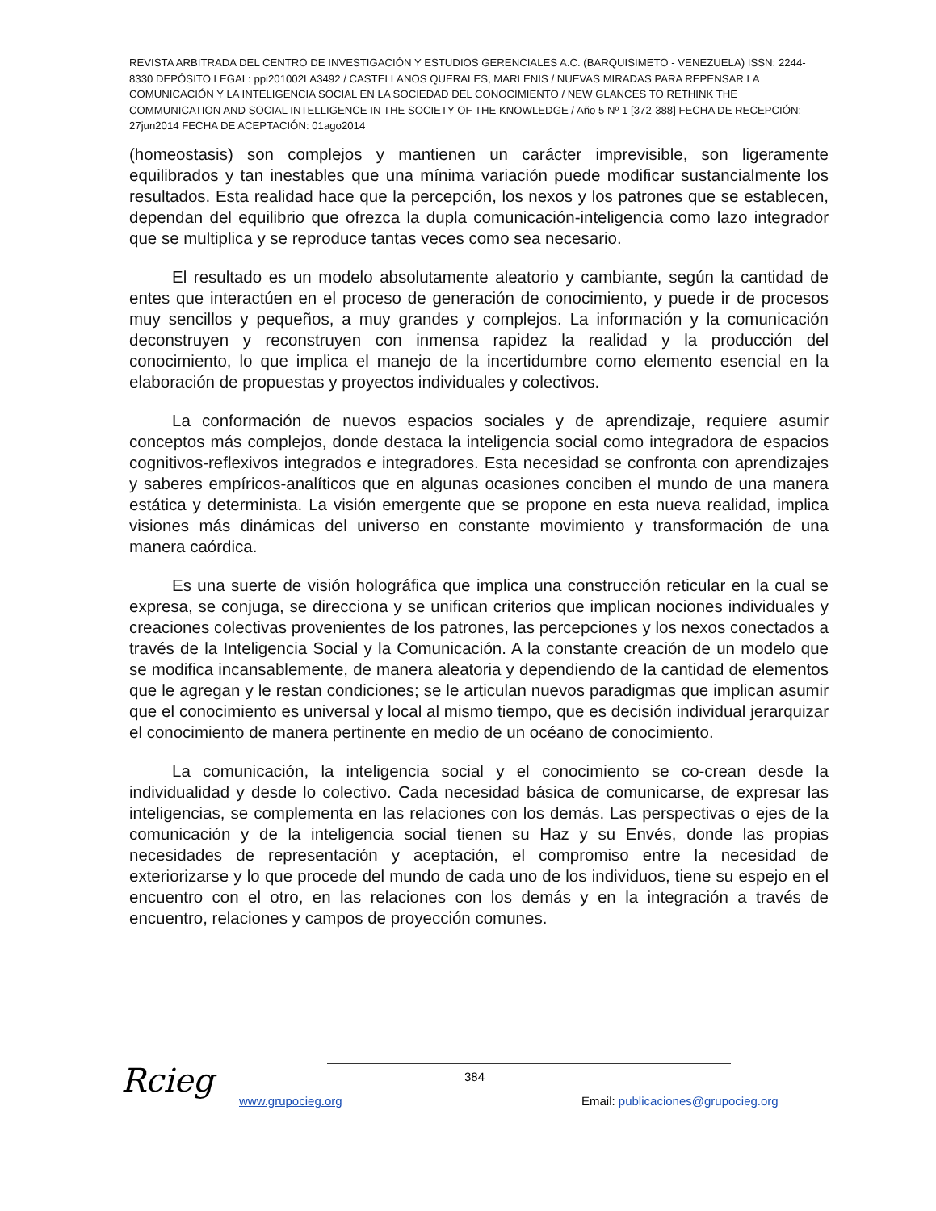REVISTA ARBITRADA DEL CENTRO DE INVESTIGACIÓN Y ESTUDIOS GERENCIALES A.C. (BARQUISIMETO - VENEZUELA) ISSN: 2244-8330 DEPÓSITO LEGAL: ppi201002LA3492 / CASTELLANOS QUERALES, MARLENIS / NUEVAS MIRADAS PARA REPENSAR LA COMUNICACIÓN Y LA INTELIGENCIA SOCIAL EN LA SOCIEDAD DEL CONOCIMIENTO / NEW GLANCES TO RETHINK THE COMMUNICATION AND SOCIAL INTELLIGENCE IN THE SOCIETY OF THE KNOWLEDGE / Año 5 Nº 1 [372-388] FECHA DE RECEPCIÓN: 27jun2014 FECHA DE ACEPTACIÓN: 01ago2014
(homeostasis) son complejos y mantienen un carácter imprevisible, son ligeramente equilibrados y tan inestables que una mínima variación puede modificar sustancialmente los resultados. Esta realidad hace que la percepción, los nexos y los patrones que se establecen, dependan del equilibrio que ofrezca la dupla comunicación-inteligencia como lazo integrador que se multiplica y se reproduce tantas veces como sea necesario.
El resultado es un modelo absolutamente aleatorio y cambiante, según la cantidad de entes que interactúen en el proceso de generación de conocimiento, y puede ir de procesos muy sencillos y pequeños, a muy grandes y complejos. La información y la comunicación deconstruyen y reconstruyen con inmensa rapidez la realidad y la producción del conocimiento, lo que implica el manejo de la incertidumbre como elemento esencial en la elaboración de propuestas y proyectos individuales y colectivos.
La conformación de nuevos espacios sociales y de aprendizaje, requiere asumir conceptos más complejos, donde destaca la inteligencia social como integradora de espacios cognitivos-reflexivos integrados e integradores. Esta necesidad se confronta con aprendizajes y saberes empíricos-analíticos que en algunas ocasiones conciben el mundo de una manera estática y determinista. La visión emergente que se propone en esta nueva realidad, implica visiones más dinámicas del universo en constante movimiento y transformación de una manera caórdica.
Es una suerte de visión holográfica que implica una construcción reticular en la cual se expresa, se conjuga, se direcciona y se unifican criterios que implican nociones individuales y creaciones colectivas provenientes de los patrones, las percepciones y los nexos conectados a través de la Inteligencia Social y la Comunicación. A la constante creación de un modelo que se modifica incansablemente, de manera aleatoria y dependiendo de la cantidad de elementos que le agregan y le restan condiciones; se le articulan nuevos paradigmas que implican asumir que el conocimiento es universal y local al mismo tiempo, que es decisión individual jerarquizar el conocimiento de manera pertinente en medio de un océano de conocimiento.
La comunicación, la inteligencia social y el conocimiento se co-crean desde la individualidad y desde lo colectivo. Cada necesidad básica de comunicarse, de expresar las inteligencias, se complementa en las relaciones con los demás. Las perspectivas o ejes de la comunicación y de la inteligencia social tienen su Haz y su Envés, donde las propias necesidades de representación y aceptación, el compromiso entre la necesidad de exteriorizarse y lo que procede del mundo de cada uno de los individuos, tiene su espejo en el encuentro con el otro, en las relaciones con los demás y en la integración a través de encuentro, relaciones y campos de proyección comunes.
Rcieg 384
www.grupocieg.org
Email: publicaciones@grupocieg.org